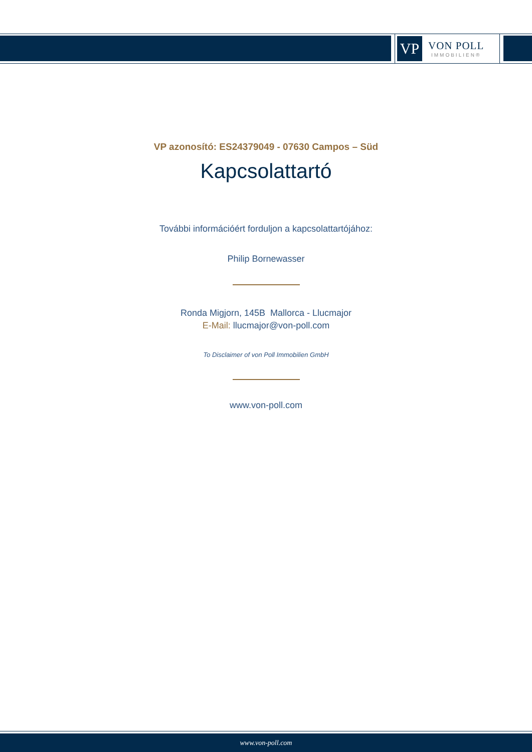VP
VON POLL
IMMOBILIEN®
VP azonosító: ES24379049 - 07630 Campos – Süd
Kapcsolattartó
További információért forduljon a kapcsolattartójához:
Philip Bornewasser
Ronda Migjorn, 145B Mallorca - Llucmajor
E-Mail: llucmajor@von-poll.com
To Disclaimer of von Poll Immobilien GmbH
www.von-poll.com
www.von-poll.com